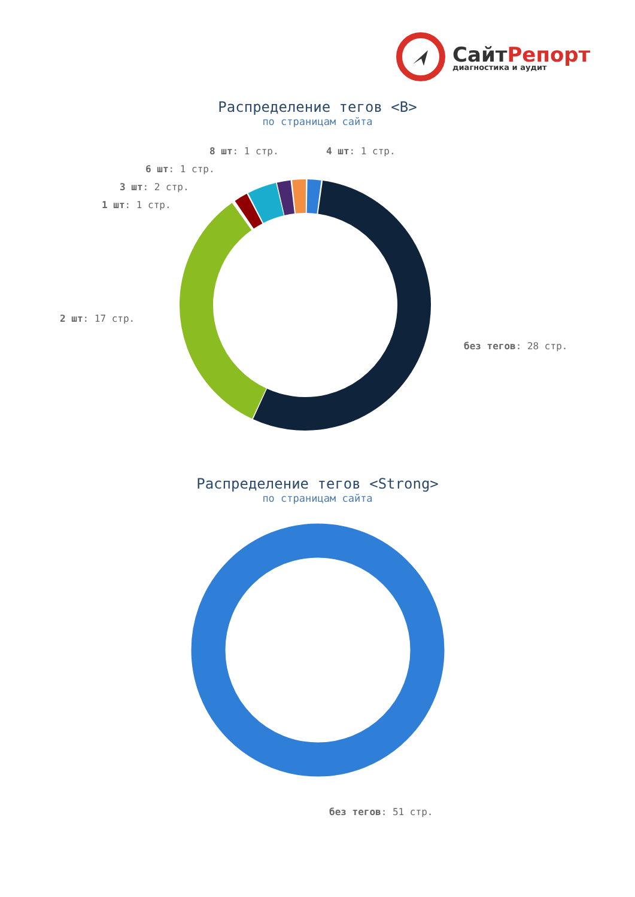СайтРепорт
диагностика и аудит
Распределение тегов <B>
по страницам сайта
8 шт: 1 стр. 4 шт: 1 стр.
6 шт: 1 стр.
3 шт: 2 стр.
1 шт: 1 стр.
2 шт: 17 стр.
без тегов: 28 стр.
Распределение тегов <Strong>
по страницам сайта
без тегов: 51 стр.